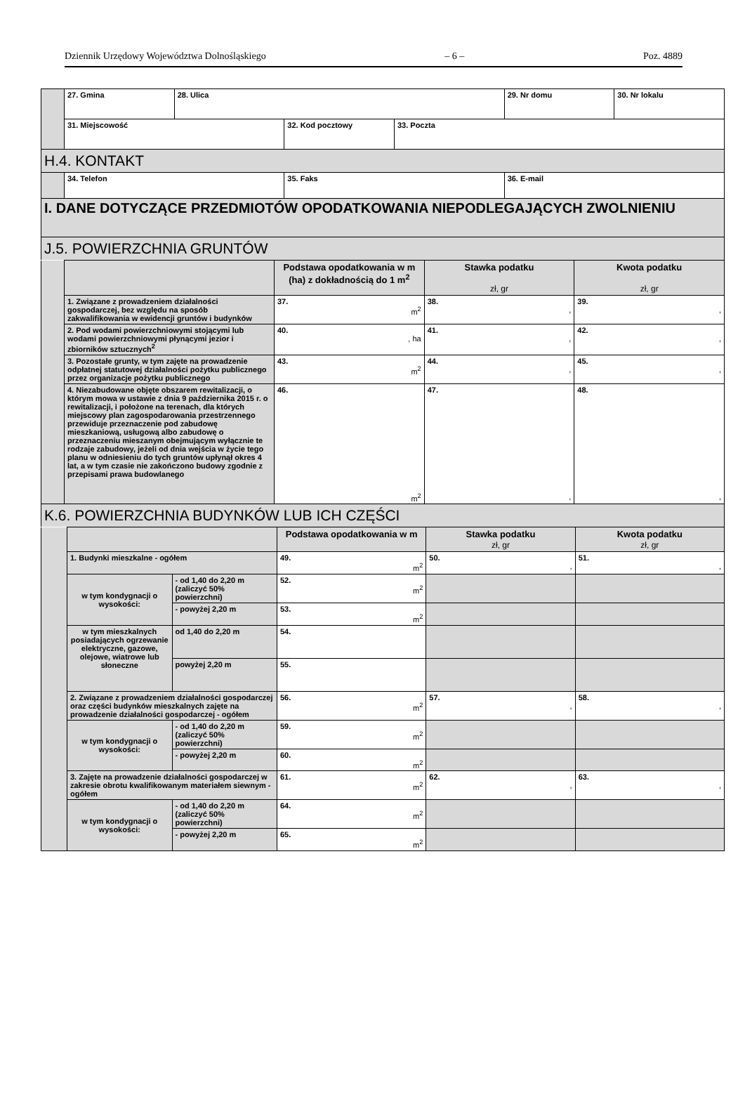Dziennik Urzędowy Województwa Dolnośląskiego – 6 – Poz. 4889
| | 27. Gmina | 28. Ulica | | | 29. Nr domu | 30. Nr lokalu |
| | 31. Miejscowość | | 32. Kod pocztowy | 33. Poczta | | |
| H.4. KONTAKT | | | | | | |
| | 34. Telefon | | 35. Faks | | 36. E-mail | |
| I. DANE DOTYCZĄCE PRZEDMIOTÓW OPODATKOWANIA NIEPODLEGAJĄCYCH ZWOLNIENIU | | | | | | |
| J.5. POWIERZCHNIA GRUNTÓW | | | | | | |
| | | Podstawa opodatkowania w m (ha) z dokładnością do 1 m<sup>2</sup> | Stawka podatku zł, gr | Kwota podatku zł, gr |
| | 1. Związane z prowadzeniem działalności gospodarczej, bez względu na sposób zakwalifikowania w ewidencji gruntów i budynków | 37. m<sup>2</sup> | 38. , | 39. , |
| | 2. Pod wodami powierzchniowymi stojącymi lub wodami powierzchniowymi płynącymi jezior i zbiorników sztucznych<sup>2</sup> | 40. , ha | 41. , | 42. , |
| | 3. Pozostałe grunty, w tym zajęte na prowadzenie odpłatnej statutowej działalności pożytku publicznego przez organizacje pożytku publicznego | 43. m<sup>2</sup> | 44. , | 45. , |
| | 4. Niezabudowane objęte obszarem rewitalizacji, o którym mowa w ustawie z dnia 9 października 2015 r. o rewitalizacji, i położone na terenach, dla których miejscowy plan zagospodarowania przestrzennego przewiduje przeznaczenie pod zabudowę mieszkaniową, usługową albo zabudowę o przeznaczeniu mieszanym obejmującym wyłącznie te rodzaje zabudowy, jeżeli od dnia wejścia w życie tego planu w odniesieniu do tych gruntów upłynął okres 4 lat, a w tym czasie nie zakończono budowy zgodnie z przepisami prawa budowlanego | 46. m<sup>2</sup> | 47. , | 48. , |
| K.6. POWIERZCHNIA BUDYNKÓW LUB ICH CZĘŚCI | | | | |
| | | | Podstawa opodatkowania w m | Stawka podatku zł, gr | Kwota podatku zł, gr |
| | 1. Budynki mieszkalne - ogółem | | 49. m<sup>2</sup> | 50. , | 51. , |
| | w tym kondygnacji o wysokości: | - od 1,40 do 2,20 m (zaliczyć 50% powierzchni) | 52. m<sup>2</sup> | | |
| | | - powyżej 2,20 m | 53. m<sup>2</sup> | | |
| | w tym mieszkalnych posiadających ogrzewanie elektryczne, gazowe, olejowe, wiatrowe lub słoneczne | od 1,40 do 2,20 m | 54. | | |
| | | powyżej 2,20 m | 55. | | |
| | 2. Związane z prowadzeniem działalności gospodarczej oraz części budynków mieszkalnych zajęte na prowadzenie działalności gospodarczej - ogółem | | 56. m<sup>2</sup> | 57. , | 58. , |
| | w tym kondygnacji o wysokości: | - od 1,40 do 2,20 m (zaliczyć 50% powierzchni) | 59. m<sup>2</sup> | | |
| | | - powyżej 2,20 m | 60. m<sup>2</sup> | | |
| | 3. Zajęte na prowadzenie działalności gospodarczej w zakresie obrotu kwalifikowanym materiałem siewnym - ogółem | | 61. m<sup>2</sup> | 62. , | 63. , |
| | w tym kondygnacji o wysokości: | - od 1,40 do 2,20 m (zaliczyć 50% powierzchni) | 64. m<sup>2</sup> | | |
| | | - powyżej 2,20 m | 65. m<sup>2</sup> | | |